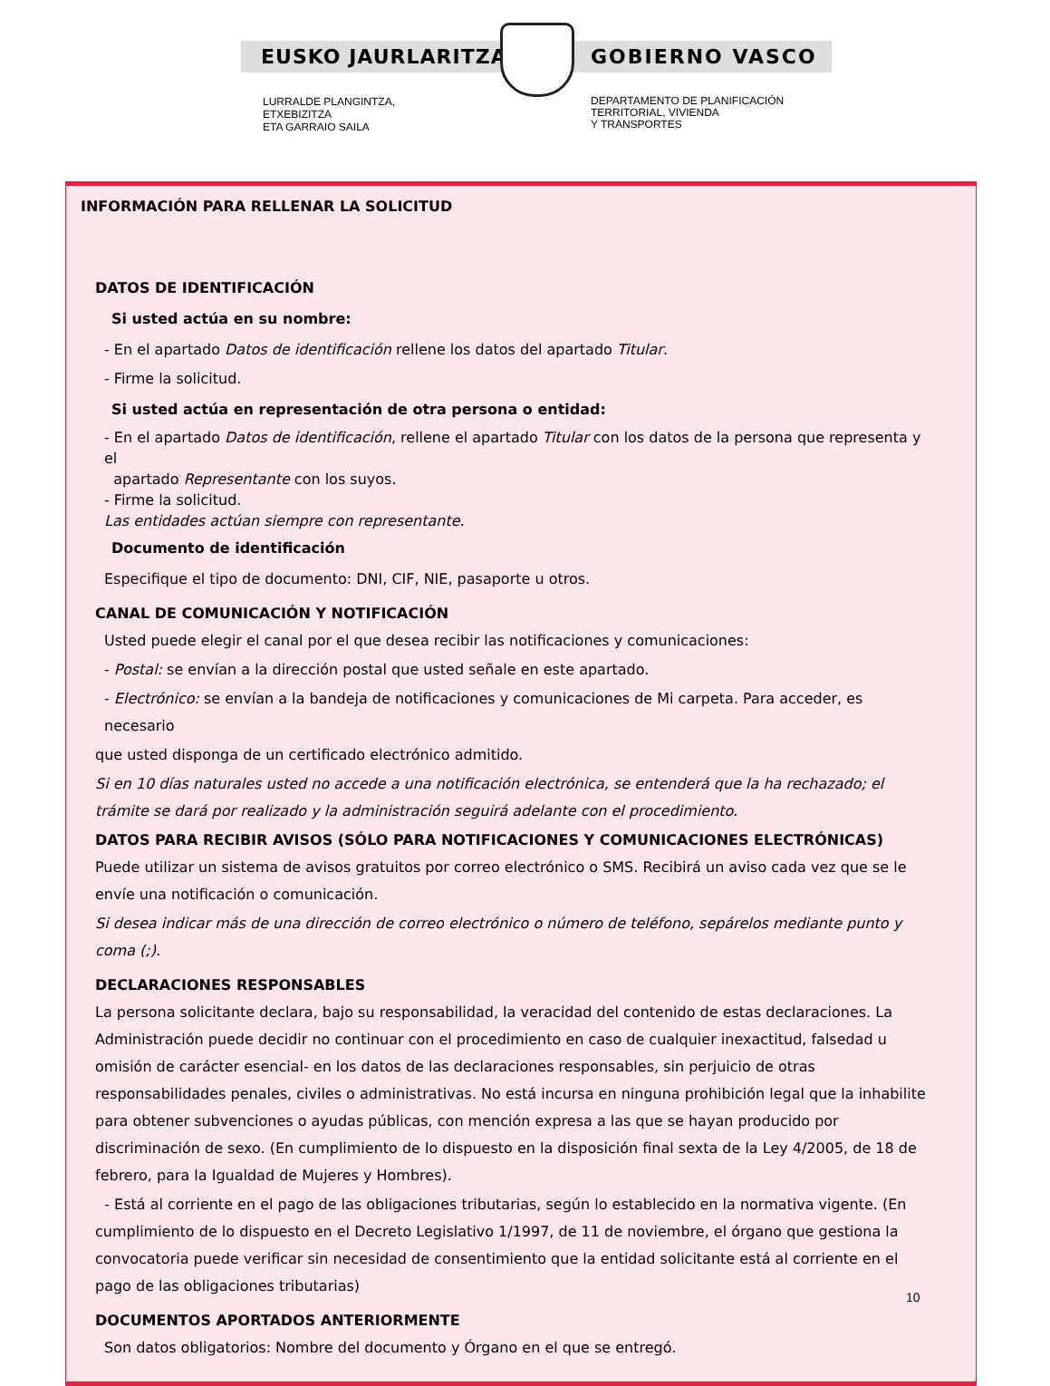EUSKO JAURLARITZA GOBIERNO VASCO
LURRALDE PLANGINTZA,
ETXEBIZITZA
ETA GARRAIO SAILA
DEPARTAMENTO DE PLANIFICACIÓN
TERRITORIAL, VIVIENDA
Y TRANSPORTES
INFORMACIÓN PARA RELLENAR LA SOLICITUD
DATOS DE IDENTIFICACIÓN
Si usted actúa en su nombre:
- En el apartado Datos de identificación rellene los datos del apartado Titular.
- Firme la solicitud.
Si usted actúa en representación de otra persona o entidad:
- En el apartado Datos de identificación, rellene el apartado Titular con los datos de la persona que representa y el
apartado Representante con los suyos.
- Firme la solicitud.
Las entidades actúan siempre con representante.
Documento de identificación
Especifique el tipo de documento: DNI, CIF, NIE, pasaporte u otros.
CANAL DE COMUNICACIÓN Y NOTIFICACIÓN
Usted puede elegir el canal por el que desea recibir las notificaciones y comunicaciones:
- Postal: se envían a la dirección postal que usted señale en este apartado.
- Electrónico: se envían a la bandeja de notificaciones y comunicaciones de Mi carpeta. Para acceder, es necesario
que usted disponga de un certificado electrónico admitido.
Si en 10 días naturales usted no accede a una notificación electrónica, se entenderá que la ha rechazado; el trámite se dará por realizado y la administración seguirá adelante con el procedimiento.
DATOS PARA RECIBIR AVISOS (SÓLO PARA NOTIFICACIONES Y COMUNICACIONES ELECTRÓNICAS) Puede utilizar un sistema de avisos gratuitos por correo electrónico o SMS. Recibirá un aviso cada vez que se le envíe una notificación o comunicación.
Si desea indicar más de una dirección de correo electrónico o número de teléfono, sepárelos mediante punto y coma (;).
DECLARACIONES RESPONSABLES
La persona solicitante declara, bajo su responsabilidad, la veracidad del contenido de estas declaraciones. La Administración puede decidir no continuar con el procedimiento en caso de cualquier inexactitud, falsedad u omisión de carácter esencial- en los datos de las declaraciones responsables, sin perjuicio de otras responsabilidades penales, civiles o administrativas. No está incursa en ninguna prohibición legal que la inhabilite para obtener subvenciones o ayudas públicas, con mención expresa a las que se hayan producido por discriminación de sexo. (En cumplimiento de lo dispuesto en la disposición final sexta de la Ley 4/2005, de 18 de febrero, para la Igualdad de Mujeres y Hombres).
- Está al corriente en el pago de las obligaciones tributarias, según lo establecido en la normativa vigente. (En cumplimiento de lo dispuesto en el Decreto Legislativo 1/1997, de 11 de noviembre, el órgano que gestiona la convocatoria puede verificar sin necesidad de consentimiento que la entidad solicitante está al corriente en el pago de las obligaciones tributarias)
DOCUMENTOS APORTADOS ANTERIORMENTE
Son datos obligatorios: Nombre del documento y Órgano en el que se entregó.
10